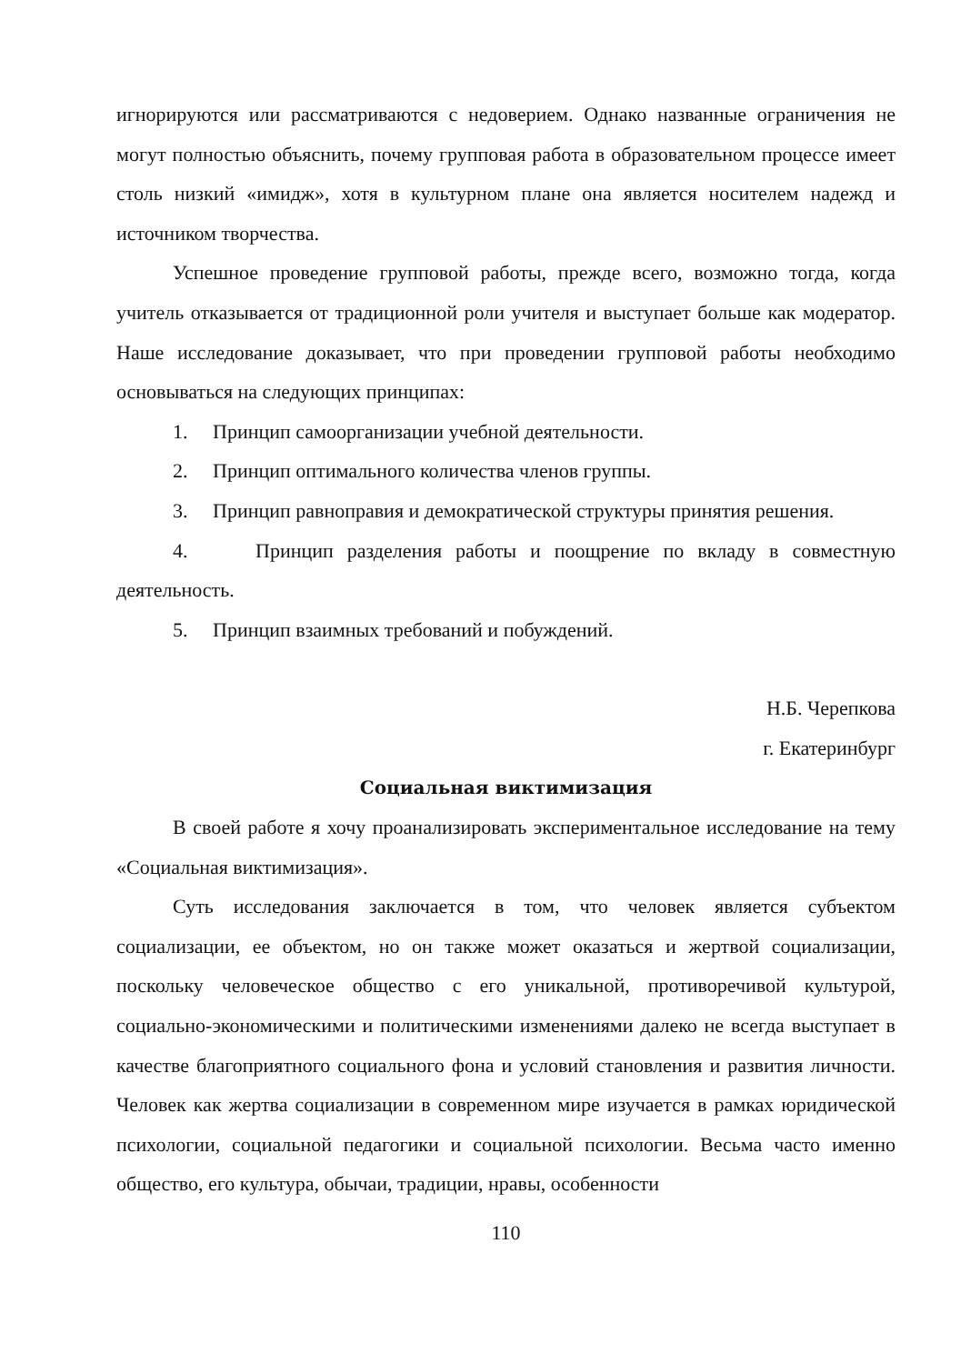игнорируются или рассматриваются с недоверием. Однако названные ограничения не могут полностью объяснить, почему групповая работа в образовательном процессе имеет столь низкий «имидж», хотя в культурном плане она является носителем надежд и источником творчества.
Успешное проведение групповой работы, прежде всего, возможно тогда, когда учитель отказывается от традиционной роли учителя и выступает больше как модератор. Наше исследование доказывает, что при проведении групповой работы необходимо основываться на следующих принципах:
1. Принцип самоорганизации учебной деятельности.
2. Принцип оптимального количества членов группы.
3. Принцип равноправия и демократической структуры принятия решения.
4. Принцип разделения работы и поощрение по вкладу в совместную деятельность.
5. Принцип взаимных требований и побуждений.
Н.Б. Черепкова
г. Екатеринбург
Социальная виктимизация
В своей работе я хочу проанализировать экспериментальное исследование на тему «Социальная виктимизация».
Суть исследования заключается в том, что человек является субъектом социализации, ее объектом, но он также может оказаться и жертвой социализации, поскольку человеческое общество с его уникальной, противоречивой культурой, социально-экономическими и политическими изменениями далеко не всегда выступает в качестве благоприятного социального фона и условий становления и развития личности. Человек как жертва социализации в современном мире изучается в рамках юридической психологии, социальной педагогики и социальной психологии. Весьма часто именно общество, его культура, обычаи, традиции, нравы, особенности
110